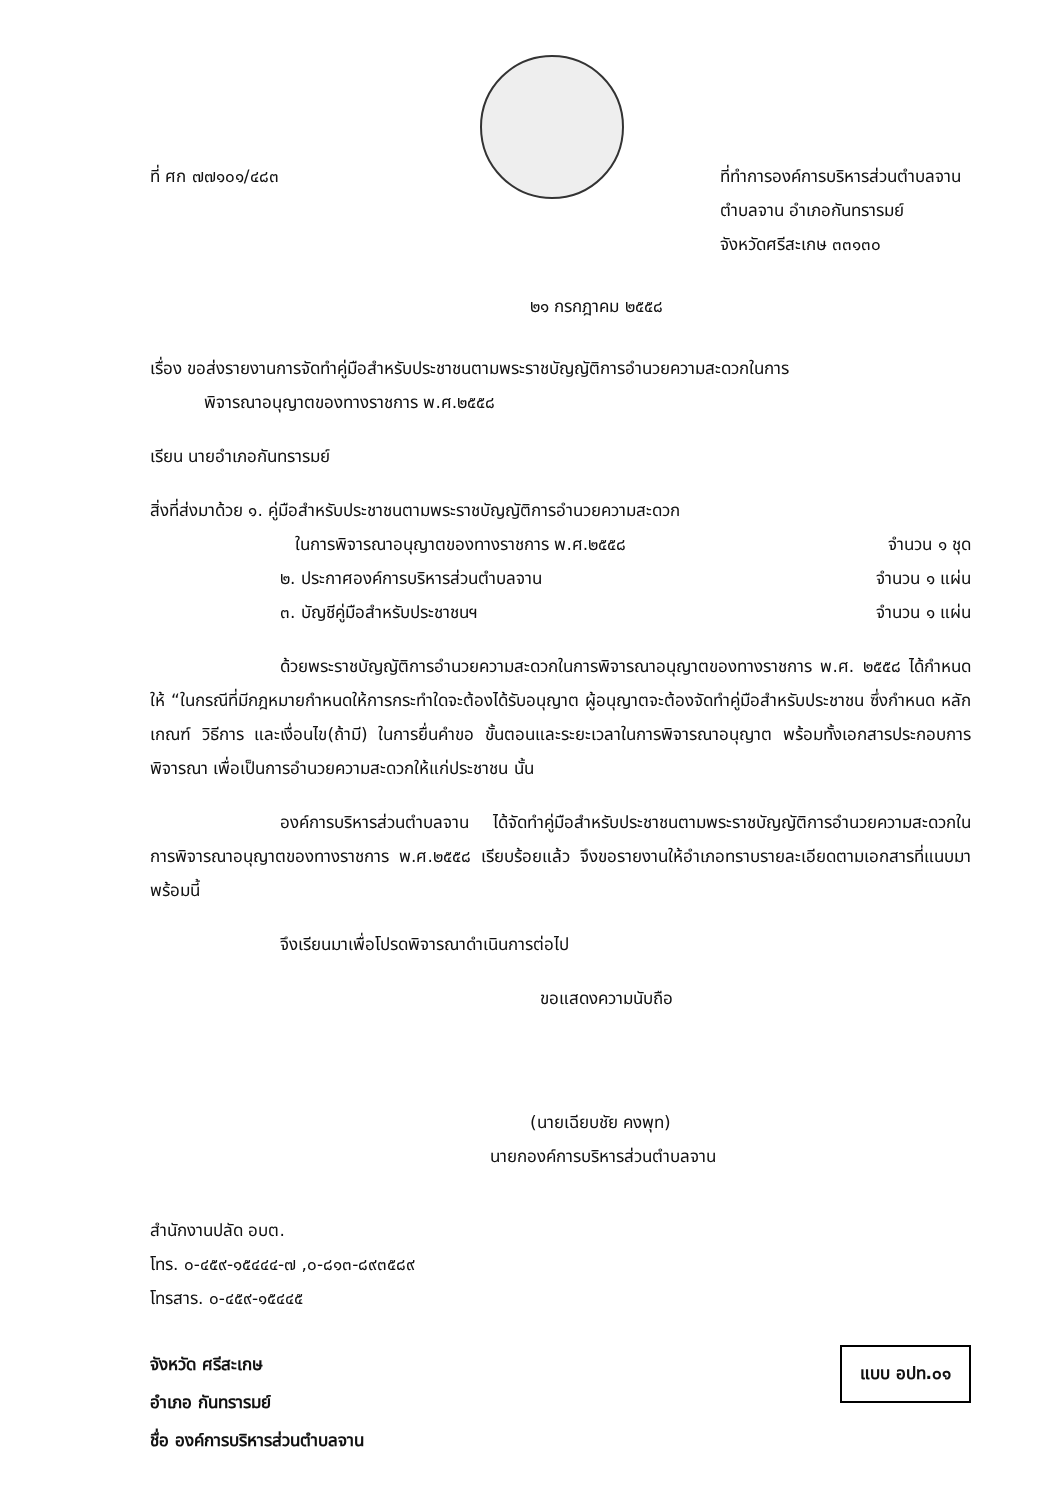ที่ ศก ๗๗๑๐๑/๔๘๓ ที่ทำการองค์การบริหารส่วนตำบลจาน
ตำบลจาน อำเภอกันทรารมย์
จังหวัดศรีสะเกษ ๓๓๑๓๐
๒๑ กรกฎาคม ๒๕๕๘
เรื่อง ขอส่งรายงานการจัดทำคู่มือสำหรับประชาชนตามพระราชบัญญัติการอำนวยความสะดวกในการ
พิจารณาอนุญาตของทางราชการ พ.ศ.๒๕๕๘
เรียน นายอำเภอกันทรารมย์
สิ่งที่ส่งมาด้วย ๑. คู่มือสำหรับประชาชนตามพระราชบัญญัติการอำนวยความสะดวก
ในการพิจารณาอนุญาตของทางราชการ พ.ศ.๒๕๕๘
จำนวน ๑ ชุด
๒. ประกาศองค์การบริหารส่วนตำบลจาน
จำนวน ๑ แผ่น
๓. บัญชีคู่มือสำหรับประชาชนฯ จำนวน ๑ แผ่น
ด้วยพระราชบัญญัติการอำนวยความสะดวกในการพิจารณาอนุญาตของทางราชการ พ.ศ. ๒๕๕๘ ได้กำหนดให้ “ในกรณีที่มีกฎหมายกำหนดให้การกระทำใดจะต้องได้รับอนุญาต ผู้อนุญาตจะต้องจัดทำคู่มือสำหรับประชาชน ซึ่งกำหนด หลักเกณฑ์ วิธีการ และเงื่อนไข(ถ้ามี) ในการยื่นคำขอ ขั้นตอนและระยะเวลาในการพิจารณาอนุญาต พร้อมทั้งเอกสารประกอบการพิจารณา เพื่อเป็นการอำนวยความสะดวกให้แก่ประชาชน นั้น
องค์การบริหารส่วนตำบลจาน ได้จัดทำคู่มือสำหรับประชาชนตามพระราชบัญญัติการอำนวยความสะดวกในการพิจารณาอนุญาตของทางราชการ พ.ศ.๒๕๕๘ เรียบร้อยแล้ว จึงขอรายงานให้อำเภอทราบรายละเอียดตามเอกสารที่แนบมาพร้อมนี้
จึงเรียนมาเพื่อโปรดพิจารณาดำเนินการต่อไป
ขอแสดงความนับถือ
(นายเฉียบชัย คงพุท)
นายกองค์การบริหารส่วนตำบลจาน
สำนักงานปลัด อบต.
โทร. ๐-๔๕๙-๑๕๔๔๔-๗ ,๐-๘๑๓-๘๙๓๕๘๙
โทรสาร. ๐-๔๕๙-๑๕๔๔๕
จังหวัด ศรีสะเกษ
อำเภอ กันทรารมย์
ชื่อ องค์การบริหารส่วนตำบลจาน
แบบ อปท.๐๑